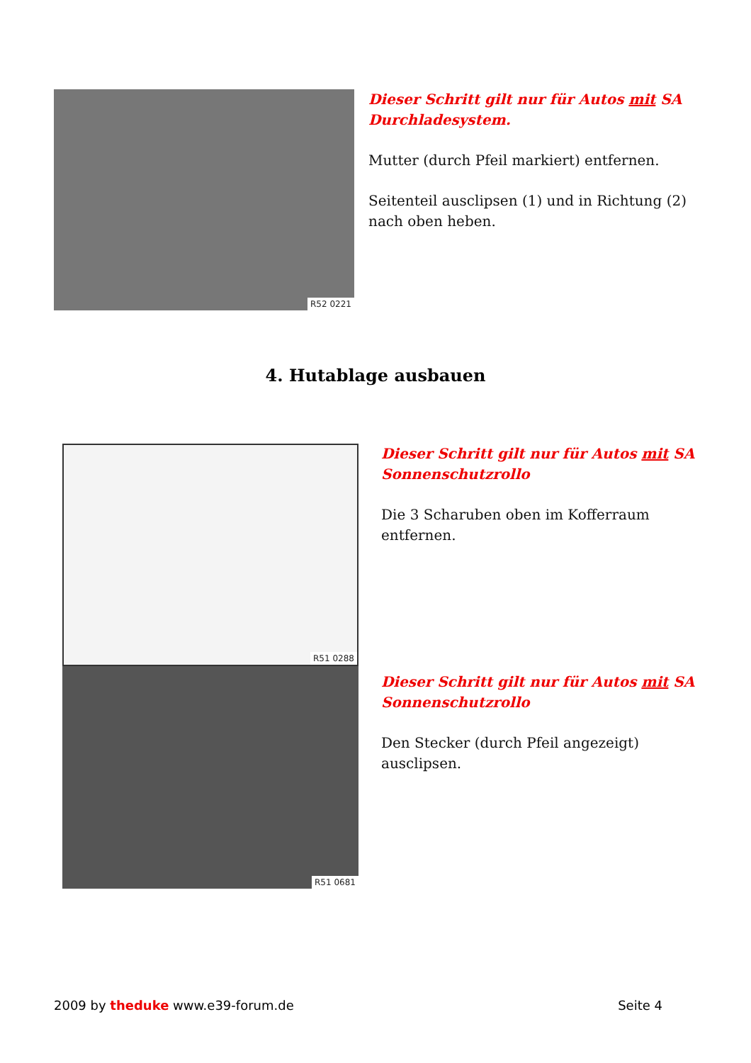R52 0221
Dieser Schritt gilt nur für Autos mit SA Durchladesystem.
Mutter (durch Pfeil markiert) entfernen.
Seitenteil ausclipsen (1) und in Richtung (2) nach oben heben.
4. Hutablage ausbauen
R51 0288
R51 0681
Dieser Schritt gilt nur für Autos mit SA Sonnenschutzrollo
Die 3 Scharuben oben im Kofferraum entfernen.
Dieser Schritt gilt nur für Autos mit SA Sonnenschutzrollo
Den Stecker (durch Pfeil angezeigt) ausclipsen.
2009 by theduke www.e39-forum.de
Seite 4